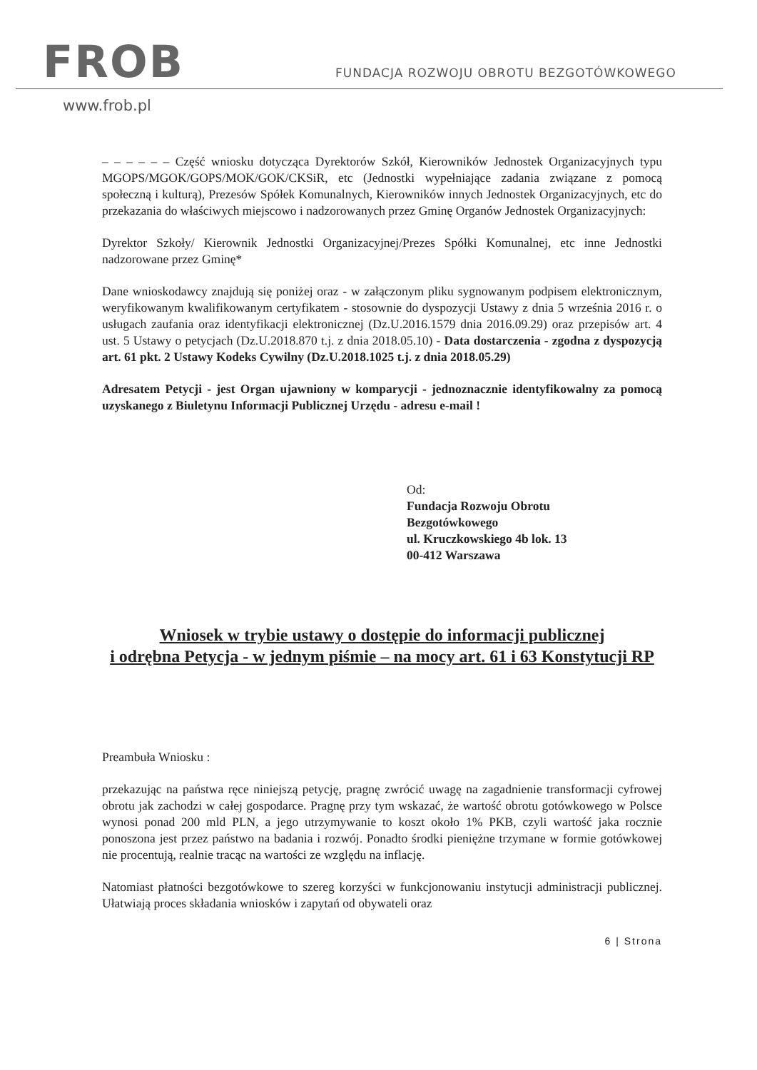FROB
FUNDACJA ROZWOJU OBROTU BEZGOTÓWKOWEGO
www.frob.pl
– – – – – – Część wniosku dotycząca Dyrektorów Szkół, Kierowników Jednostek Organizacyjnych typu MGOPS/MGOK/GOPS/MOK/GOK/CKSiR, etc (Jednostki wypełniające zadania związane z pomocą społeczną i kulturą), Prezesów Spółek Komunalnych, Kierowników innych Jednostek Organizacyjnych, etc do przekazania do właściwych miejscowo i nadzorowanych przez Gminę Organów Jednostek Organizacyjnych:
Dyrektor Szkoły/ Kierownik Jednostki Organizacyjnej/Prezes Spółki Komunalnej, etc inne Jednostki nadzorowane przez Gminę*
Dane wnioskodawcy znajdują się poniżej oraz - w załączonym pliku sygnowanym podpisem elektronicznym, weryfikowanym kwalifikowanym certyfikatem - stosownie do dyspozycji Ustawy z dnia 5 września 2016 r. o usługach zaufania oraz identyfikacji elektronicznej (Dz.U.2016.1579 dnia 2016.09.29) oraz przepisów art. 4 ust. 5 Ustawy o petycjach (Dz.U.2018.870 t.j. z dnia 2018.05.10) - Data dostarczenia - zgodna z dyspozycją art. 61 pkt. 2 Ustawy Kodeks Cywilny (Dz.U.2018.1025 t.j. z dnia 2018.05.29)
Adresatem Petycji - jest Organ ujawniony w komparycji - jednoznacznie identyfikowalny za pomocą uzyskanego z Biuletynu Informacji Publicznej Urzędu - adresu e-mail !
Od:
Fundacja Rozwoju Obrotu
Bezgotówkowego
ul. Kruczkowskiego 4b lok. 13
00-412 Warszawa
Wniosek w trybie ustawy o dostępie do informacji publicznej
i odrębna Petycja - w jednym piśmie – na mocy art. 61 i 63 Konstytucji RP
Preambuła Wniosku :
przekazując na państwa ręce niniejszą petycję, pragnę zwrócić uwagę na zagadnienie transformacji cyfrowej obrotu jak zachodzi w całej gospodarce. Pragnę przy tym wskazać, że wartość obrotu gotówkowego w Polsce wynosi ponad 200 mld PLN, a jego utrzymywanie to koszt około 1% PKB, czyli wartość jaka rocznie ponoszona jest przez państwo na badania i rozwój. Ponadto środki pieniężne trzymane w formie gotówkowej nie procentują, realnie tracąc na wartości ze względu na inflację.
Natomiast płatności bezgotówkowe to szereg korzyści w funkcjonowaniu instytucji administracji publicznej. Ułatwiają proces składania wniosków i zapytań od obywateli oraz
6 | Strona